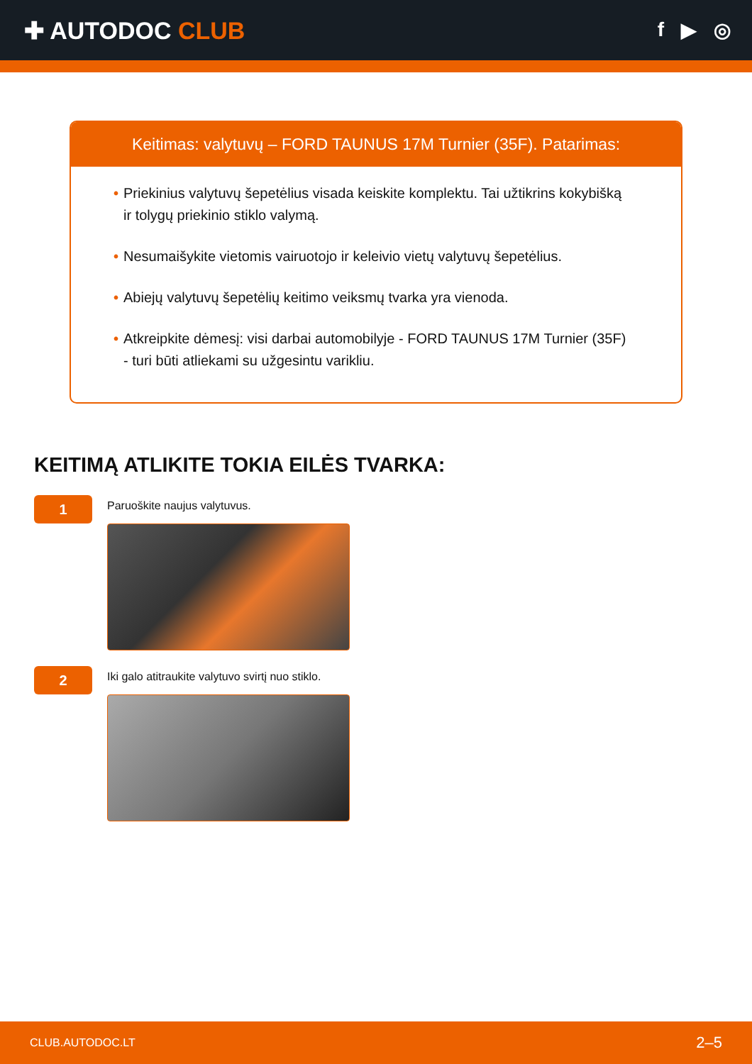✚ AUTODOC CLUB
f ▶ ◎
Keitimas: valytuvų – FORD TAUNUS 17M Turnier (35F). Patarimas:
• Priekinius valytuvų šepetėlius visada keiskite komplektu. Tai užtikrins kokybišką ir tolygų priekinio stiklo valymą.
• Nesumaišykite vietomis vairuotojo ir keleivio vietų valytuvų šepetėlius.
• Abiejų valytuvų šepetėlių keitimo veiksmų tvarka yra vienoda.
• Atkreipkite dėmesį: visi darbai automobilyje - FORD TAUNUS 17M Turnier (35F) - turi būti atliekami su užgesintu varikliu.
KEITIMĄ ATLIKITE TOKIA EILĖS TVARKA:
1
Paruoškite naujus valytuvus.
2
Iki galo atitraukite valytuvo svirtį nuo stiklo.
CLUB.AUTODOC.LT 2–5